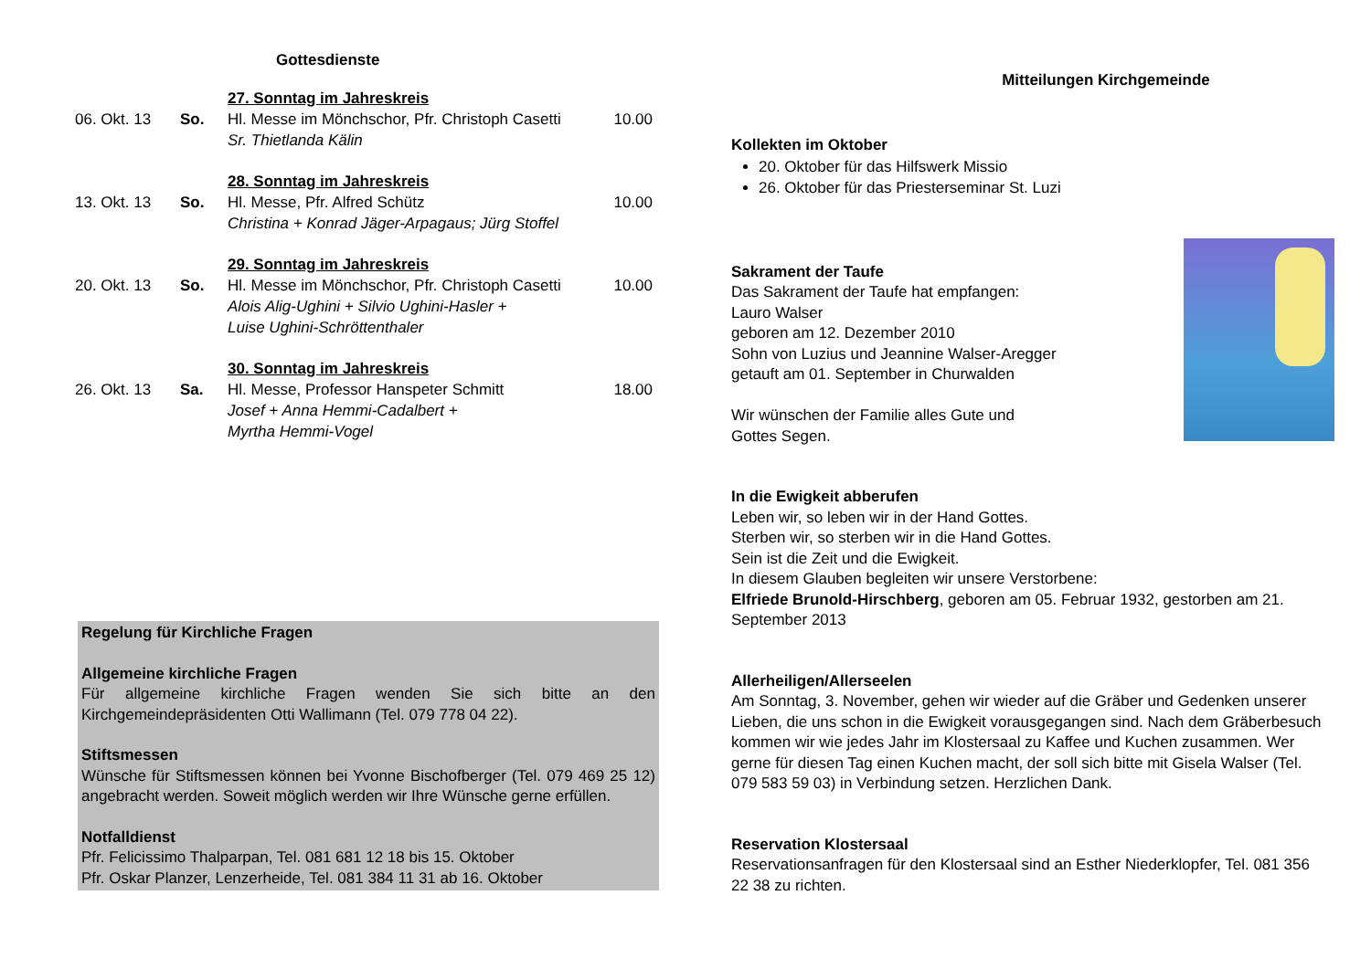Gottesdienste
| | | 27. Sonntag im Jahreskreis | |
| 06. Okt. 13 | So. | Hl. Messe im Mönchschor, Pfr. Christoph Casetti | 10.00 |
| | | Sr. Thietlanda Kälin | |
| | | 28. Sonntag im Jahreskreis | |
| 13. Okt. 13 | So. | Hl. Messe, Pfr. Alfred Schütz | 10.00 |
| | | Christina + Konrad Jäger-Arpagaus; Jürg Stoffel | |
| | | 29. Sonntag im Jahreskreis | |
| 20. Okt. 13 | So. | Hl. Messe im Mönchschor, Pfr. Christoph Casetti | 10.00 |
| | | Alois Alig-Ughini + Silvio Ughini-Hasler + Luise Ughini-Schröttenthaler | |
| | | 30. Sonntag im Jahreskreis | |
| 26. Okt. 13 | Sa. | Hl. Messe, Professor Hanspeter Schmitt | 18.00 |
| | | Josef + Anna Hemmi-Cadalbert + Myrtha Hemmi-Vogel | |
Regelung für Kirchliche Fragen
Allgemeine kirchliche Fragen
Für allgemeine kirchliche Fragen wenden Sie sich bitte an den Kirchgemeindepräsidenten Otti Wallimann (Tel. 079 778 04 22).
Stiftsmessen
Wünsche für Stiftsmessen können bei Yvonne Bischofberger (Tel. 079 469 25 12) angebracht werden. Soweit möglich werden wir Ihre Wünsche gerne erfüllen.
Notfalldienst
Pfr. Felicissimo Thalparpan, Tel. 081 681 12 18 bis 15. Oktober
Pfr. Oskar Planzer, Lenzerheide, Tel. 081 384 11 31 ab 16. Oktober
Mitteilungen Kirchgemeinde
Kollekten im Oktober
20. Oktober für das Hilfswerk Missio
26. Oktober für das Priesterseminar St. Luzi
Sakrament der Taufe
Das Sakrament der Taufe hat empfangen:
Lauro Walser
geboren am 12. Dezember 2010
Sohn von Luzius und Jeannine Walser-Aregger
getauft am 01. September in Churwalden
Wir wünschen der Familie alles Gute und
Gottes Segen.
In die Ewigkeit abberufen
Leben wir, so leben wir in der Hand Gottes.
Sterben wir, so sterben wir in die Hand Gottes.
Sein ist die Zeit und die Ewigkeit.
In diesem Glauben begleiten wir unsere Verstorbene:
Elfriede Brunold-Hirschberg, geboren am 05. Februar 1932, gestorben am 21. September 2013
Allerheiligen/Allerseelen
Am Sonntag, 3. November, gehen wir wieder auf die Gräber und Gedenken unserer Lieben, die uns schon in die Ewigkeit vorausgegangen sind. Nach dem Gräberbesuch kommen wir wie jedes Jahr im Klostersaal zu Kaffee und Kuchen zusammen. Wer gerne für diesen Tag einen Kuchen macht, der soll sich bitte mit Gisela Walser (Tel. 079 583 59 03) in Verbindung setzen. Herzlichen Dank.
Reservation Klostersaal
Reservationsanfragen für den Klostersaal sind an Esther Niederklopfer, Tel. 081 356 22 38 zu richten.